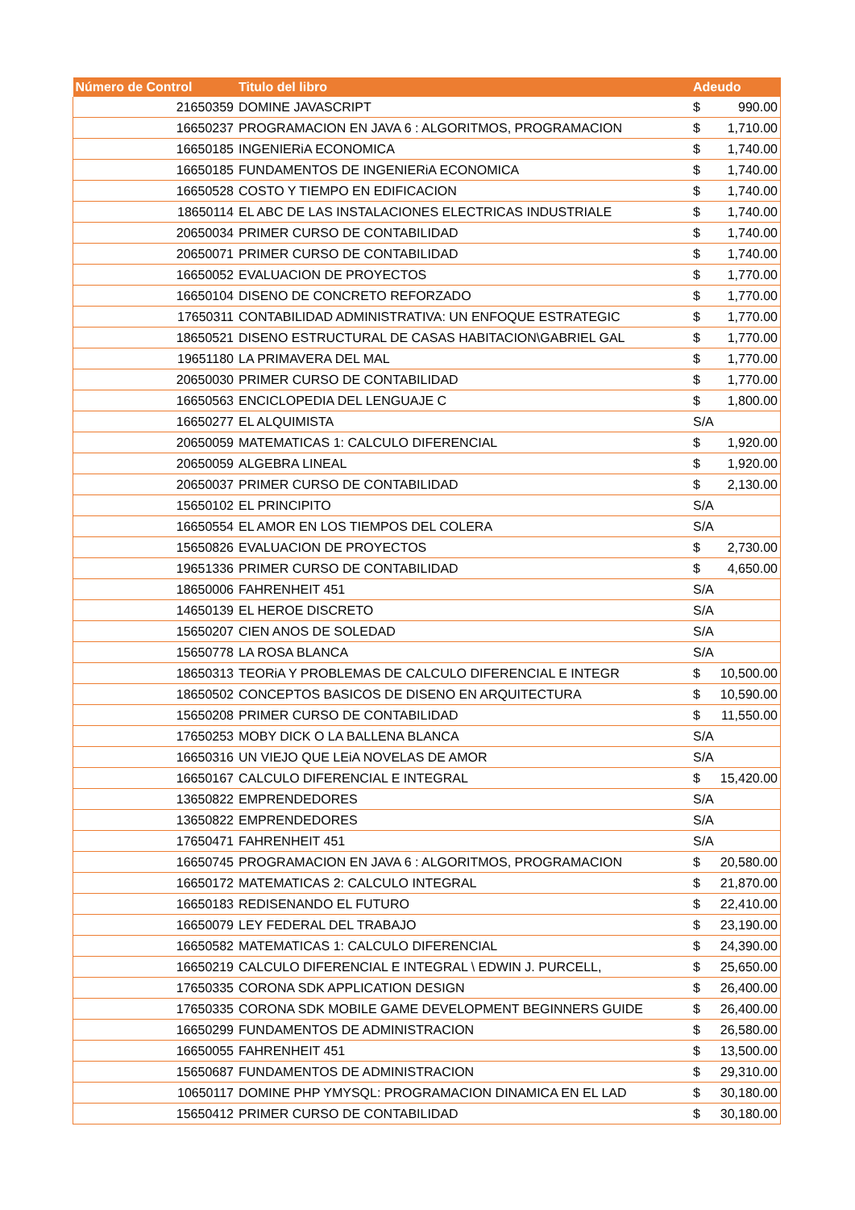| Número de Control | Titulo del libro | Adeudo |
| --- | --- | --- |
| 21650359 | DOMINE JAVASCRIPT | $ 990.00 |
| 16650237 | PROGRAMACION EN JAVA 6 : ALGORITMOS, PROGRAMACION | $ 1,710.00 |
| 16650185 | INGENIERiA ECONOMICA | $ 1,740.00 |
| 16650185 | FUNDAMENTOS DE INGENIERiA ECONOMICA | $ 1,740.00 |
| 16650528 | COSTO Y TIEMPO EN EDIFICACION | $ 1,740.00 |
| 18650114 | EL ABC DE LAS INSTALACIONES ELECTRICAS INDUSTRIALE | $ 1,740.00 |
| 20650034 | PRIMER CURSO DE CONTABILIDAD | $ 1,740.00 |
| 20650071 | PRIMER CURSO DE CONTABILIDAD | $ 1,740.00 |
| 16650052 | EVALUACION DE PROYECTOS | $ 1,770.00 |
| 16650104 | DISENO DE CONCRETO REFORZADO | $ 1,770.00 |
| 17650311 | CONTABILIDAD ADMINISTRATIVA: UN ENFOQUE ESTRATEGIC | $ 1,770.00 |
| 18650521 | DISENO ESTRUCTURAL DE CASAS HABITACION\GABRIEL GAL | $ 1,770.00 |
| 19651180 | LA PRIMAVERA DEL MAL | $ 1,770.00 |
| 20650030 | PRIMER CURSO DE CONTABILIDAD | $ 1,770.00 |
| 16650563 | ENCICLOPEDIA DEL LENGUAJE C | $ 1,800.00 |
| 16650277 | EL ALQUIMISTA | S/A |
| 20650059 | MATEMATICAS 1: CALCULO DIFERENCIAL | $ 1,920.00 |
| 20650059 | ALGEBRA LINEAL | $ 1,920.00 |
| 20650037 | PRIMER CURSO DE CONTABILIDAD | $ 2,130.00 |
| 15650102 | EL PRINCIPITO | S/A |
| 16650554 | EL AMOR EN LOS TIEMPOS DEL COLERA | S/A |
| 15650826 | EVALUACION DE PROYECTOS | $ 2,730.00 |
| 19651336 | PRIMER CURSO DE CONTABILIDAD | $ 4,650.00 |
| 18650006 | FAHRENHEIT 451 | S/A |
| 14650139 | EL HEROE DISCRETO | S/A |
| 15650207 | CIEN ANOS DE SOLEDAD | S/A |
| 15650778 | LA ROSA BLANCA | S/A |
| 18650313 | TEORiA Y PROBLEMAS DE CALCULO DIFERENCIAL E INTEGR | $ 10,500.00 |
| 18650502 | CONCEPTOS BASICOS DE DISENO EN ARQUITECTURA | $ 10,590.00 |
| 15650208 | PRIMER CURSO DE CONTABILIDAD | $ 11,550.00 |
| 17650253 | MOBY DICK O LA BALLENA BLANCA | S/A |
| 16650316 | UN VIEJO QUE LEiA NOVELAS DE AMOR | S/A |
| 16650167 | CALCULO DIFERENCIAL E INTEGRAL | $ 15,420.00 |
| 13650822 | EMPRENDEDORES | S/A |
| 13650822 | EMPRENDEDORES | S/A |
| 17650471 | FAHRENHEIT 451 | S/A |
| 16650745 | PROGRAMACION EN JAVA 6 : ALGORITMOS, PROGRAMACION | $ 20,580.00 |
| 16650172 | MATEMATICAS 2: CALCULO INTEGRAL | $ 21,870.00 |
| 16650183 | REDISENANDO EL FUTURO | $ 22,410.00 |
| 16650079 | LEY FEDERAL DEL TRABAJO | $ 23,190.00 |
| 16650582 | MATEMATICAS 1: CALCULO DIFERENCIAL | $ 24,390.00 |
| 16650219 | CALCULO DIFERENCIAL E INTEGRAL \ EDWIN J. PURCELL, | $ 25,650.00 |
| 17650335 | CORONA SDK APPLICATION DESIGN | $ 26,400.00 |
| 17650335 | CORONA SDK MOBILE GAME DEVELOPMENT BEGINNERS GUIDE | $ 26,400.00 |
| 16650299 | FUNDAMENTOS DE ADMINISTRACION | $ 26,580.00 |
| 16650055 | FAHRENHEIT 451 | $ 13,500.00 |
| 15650687 | FUNDAMENTOS DE ADMINISTRACION | $ 29,310.00 |
| 10650117 | DOMINE PHP YMYSQL: PROGRAMACION DINAMICA EN EL LAD | $ 30,180.00 |
| 15650412 | PRIMER CURSO DE CONTABILIDAD | $ 30,180.00 |